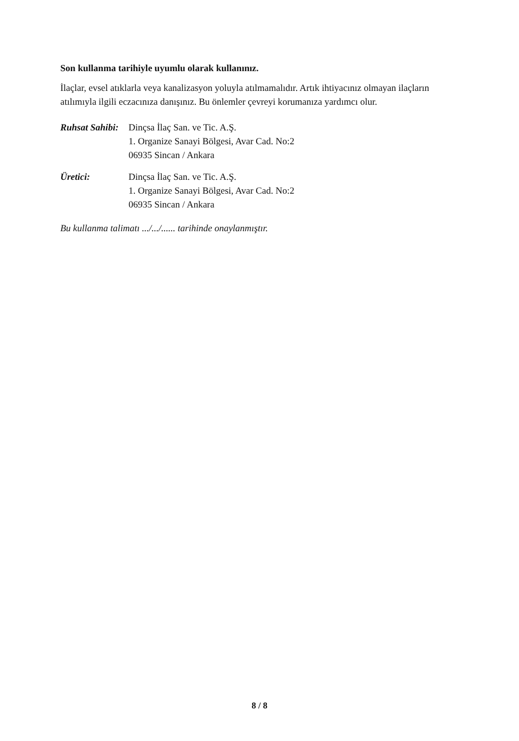Son kullanma tarihiyle uyumlu olarak kullanınız.
İlaçlar, evsel atıklarla veya kanalizasyon yoluyla atılmamalıdır. Artık ihtiyacınız olmayan ilaçların atılımıyla ilgili eczacınıza danışınız. Bu önlemler çevreyi korumanıza yardımcı olur.
Ruhsat Sahibi:
Dinçsa İlaç San. ve Tic. A.Ş.
1. Organize Sanayi Bölgesi, Avar Cad. No:2
06935 Sincan / Ankara
Üretici: Dinçsa İlaç San. ve Tic. A.Ş.
1. Organize Sanayi Bölgesi, Avar Cad. No:2
06935 Sincan / Ankara
Bu kullanma talimatı .../.../...... tarihinde onaylanmıştır.
8 / 8